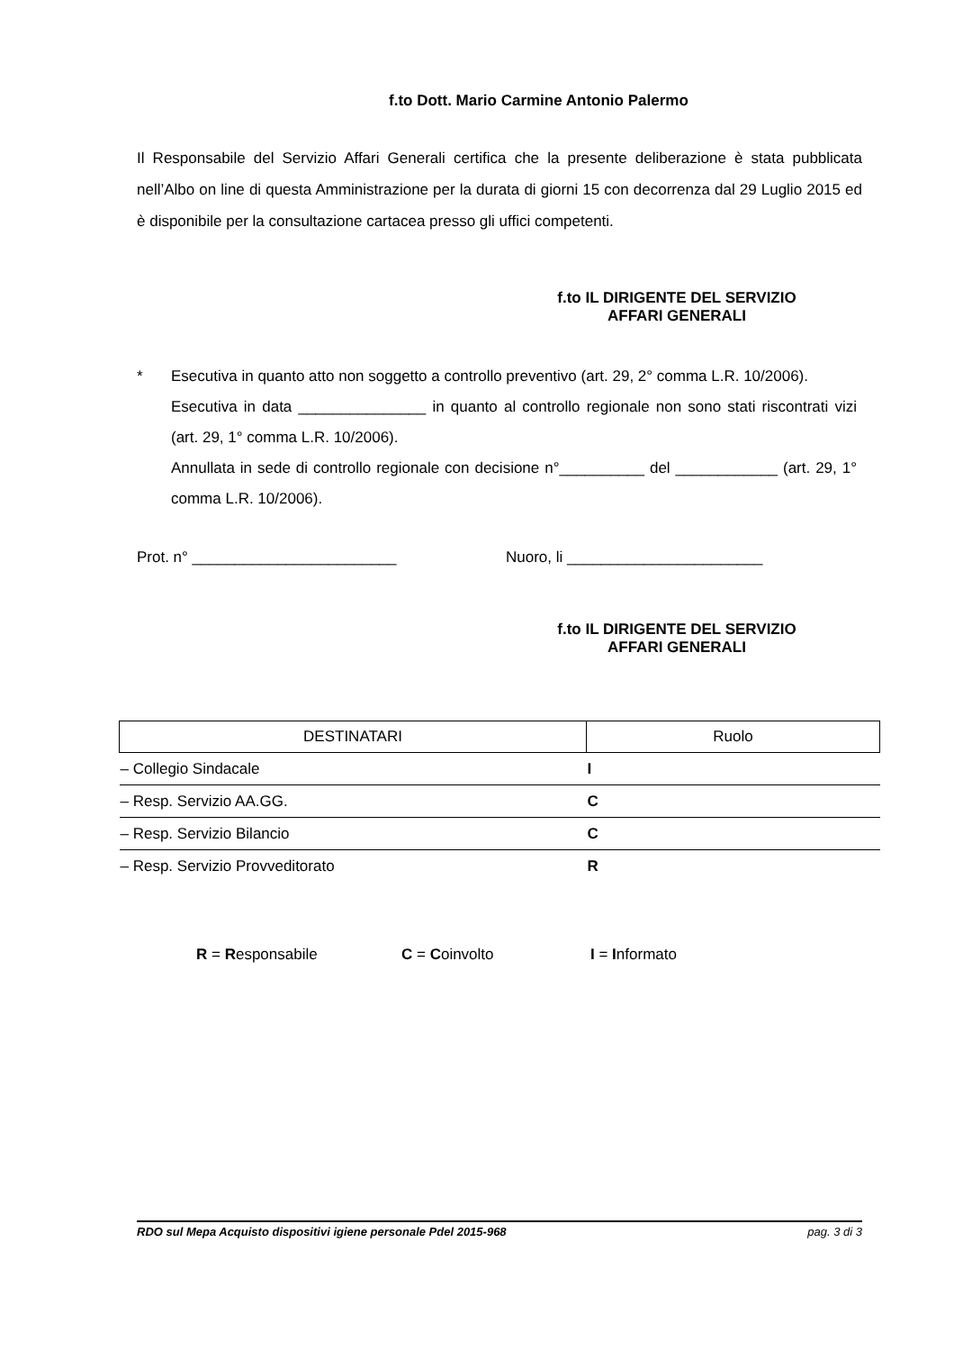f.to Dott. Mario Carmine Antonio Palermo
Il Responsabile del Servizio Affari Generali certifica che la presente deliberazione è stata pubblicata nell’Albo on line di questa Amministrazione per la durata di giorni 15 con decorrenza dal 29 Luglio 2015 ed è disponibile per la consultazione cartacea presso gli uffici competenti.
f.to IL DIRIGENTE DEL SERVIZIO
AFFARI GENERALI
* Esecutiva in quanto atto non soggetto a controllo preventivo (art. 29, 2° comma L.R. 10/2006).
Esecutiva in data _______________ in quanto al controllo regionale non sono stati riscontrati vizi (art. 29, 1° comma L.R. 10/2006).
Annullata in sede di controllo regionale con decisione n°__________ del ____________ (art. 29, 1° comma L.R. 10/2006).
Prot. n° ________________________ Nuoro, li _______________________
f.to IL DIRIGENTE DEL SERVIZIO
AFFARI GENERALI
| DESTINATARI | Ruolo |
| --- | --- |
| – Collegio Sindacale | I |
| – Resp. Servizio AA.GG. | C |
| – Resp. Servizio Bilancio | C |
| – Resp. Servizio Provveditorato | R |
R = Responsabile C = Coinvolto I = Informato
RDO sul Mepa Acquisto dispositivi igiene personale Pdel 2015-968 pag. 3 di 3